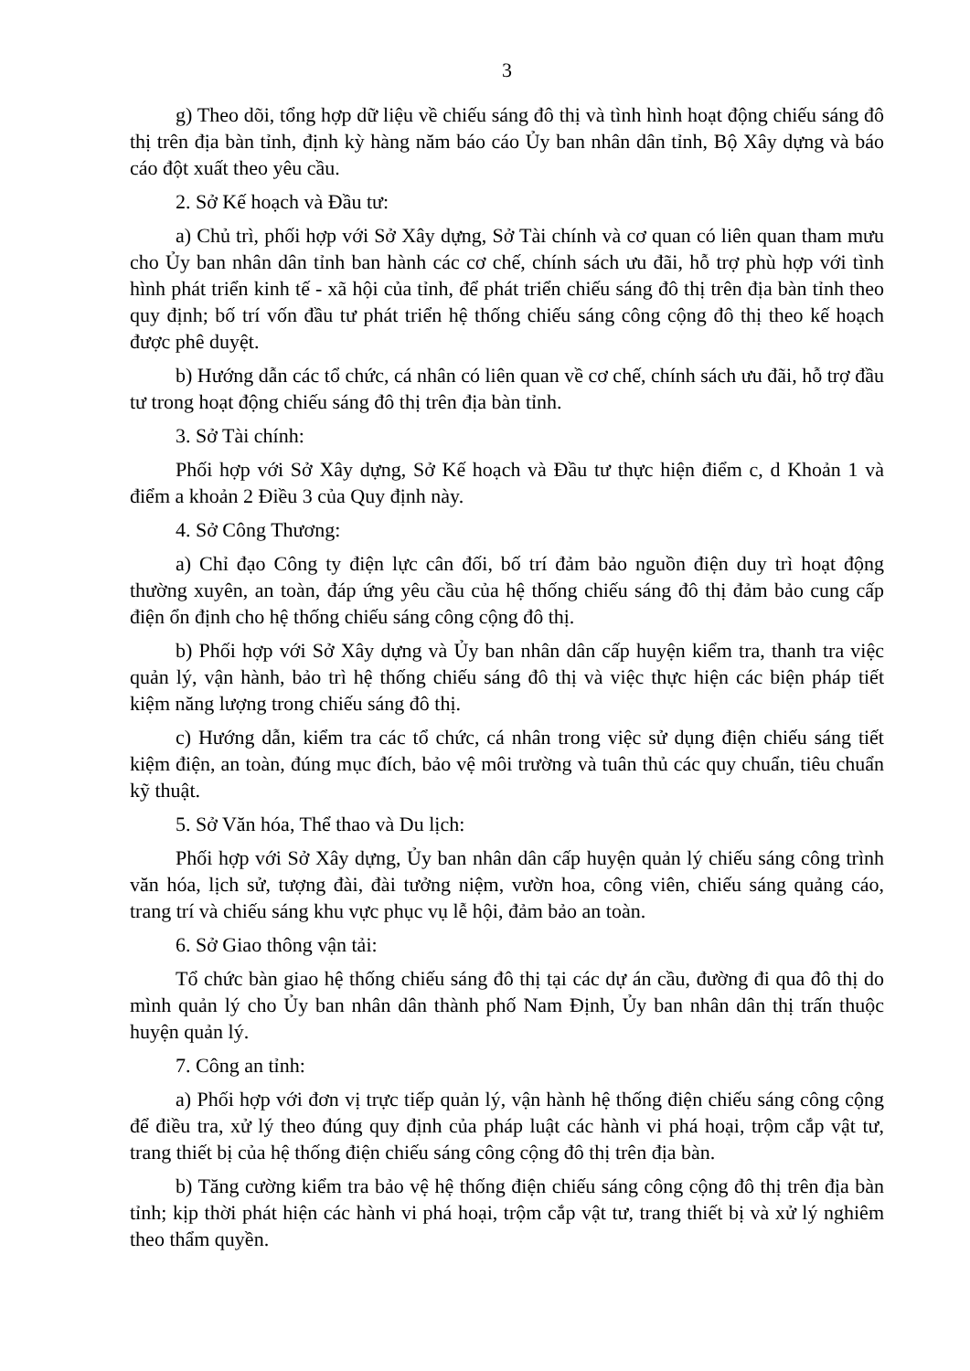3
g) Theo dõi, tổng hợp dữ liệu về chiếu sáng đô thị và tình hình hoạt động chiếu sáng đô thị trên địa bàn tỉnh, định kỳ hàng năm báo cáo Ủy ban nhân dân tỉnh, Bộ Xây dựng và báo cáo đột xuất theo yêu cầu.
2. Sở Kế hoạch và Đầu tư:
a) Chủ trì, phối hợp với Sở Xây dựng, Sở Tài chính và cơ quan có liên quan tham mưu cho Ủy ban nhân dân tỉnh ban hành các cơ chế, chính sách ưu đãi, hỗ trợ phù hợp với tình hình phát triển kinh tế - xã hội của tỉnh, để phát triển chiếu sáng đô thị trên địa bàn tỉnh theo quy định; bố trí vốn đầu tư phát triển hệ thống chiếu sáng công cộng đô thị theo kế hoạch được phê duyệt.
b) Hướng dẫn các tổ chức, cá nhân có liên quan về cơ chế, chính sách ưu đãi, hỗ trợ đầu tư trong hoạt động chiếu sáng đô thị trên địa bàn tỉnh.
3. Sở Tài chính:
Phối hợp với Sở Xây dựng, Sở Kế hoạch và Đầu tư thực hiện điểm c, d Khoản 1 và điểm a khoản 2 Điều 3 của Quy định này.
4. Sở Công Thương:
a) Chỉ đạo Công ty điện lực cân đối, bố trí đảm bảo nguồn điện duy trì hoạt động thường xuyên, an toàn, đáp ứng yêu cầu của hệ thống chiếu sáng đô thị đảm bảo cung cấp điện ổn định cho hệ thống chiếu sáng công cộng đô thị.
b) Phối hợp với Sở Xây dựng và Ủy ban nhân dân cấp huyện kiểm tra, thanh tra việc quản lý, vận hành, bảo trì hệ thống chiếu sáng đô thị và việc thực hiện các biện pháp tiết kiệm năng lượng trong chiếu sáng đô thị.
c) Hướng dẫn, kiểm tra các tổ chức, cá nhân trong việc sử dụng điện chiếu sáng tiết kiệm điện, an toàn, đúng mục đích, bảo vệ môi trường và tuân thủ các quy chuẩn, tiêu chuẩn kỹ thuật.
5. Sở Văn hóa, Thể thao và Du lịch:
Phối hợp với Sở Xây dựng, Ủy ban nhân dân cấp huyện quản lý chiếu sáng công trình văn hóa, lịch sử, tượng đài, đài tưởng niệm, vườn hoa, công viên, chiếu sáng quảng cáo, trang trí và chiếu sáng khu vực phục vụ lễ hội, đảm bảo an toàn.
6. Sở Giao thông vận tải:
Tổ chức bàn giao hệ thống chiếu sáng đô thị tại các dự án cầu, đường đi qua đô thị do mình quản lý cho Ủy ban nhân dân thành phố Nam Định, Ủy ban nhân dân thị trấn thuộc huyện quản lý.
7. Công an tỉnh:
a) Phối hợp với đơn vị trực tiếp quản lý, vận hành hệ thống điện chiếu sáng công cộng để điều tra, xử lý theo đúng quy định của pháp luật các hành vi phá hoại, trộm cắp vật tư, trang thiết bị của hệ thống điện chiếu sáng công cộng đô thị trên địa bàn.
b) Tăng cường kiểm tra bảo vệ hệ thống điện chiếu sáng công cộng đô thị trên địa bàn tỉnh; kịp thời phát hiện các hành vi phá hoại, trộm cắp vật tư, trang thiết bị và xử lý nghiêm theo thẩm quyền.